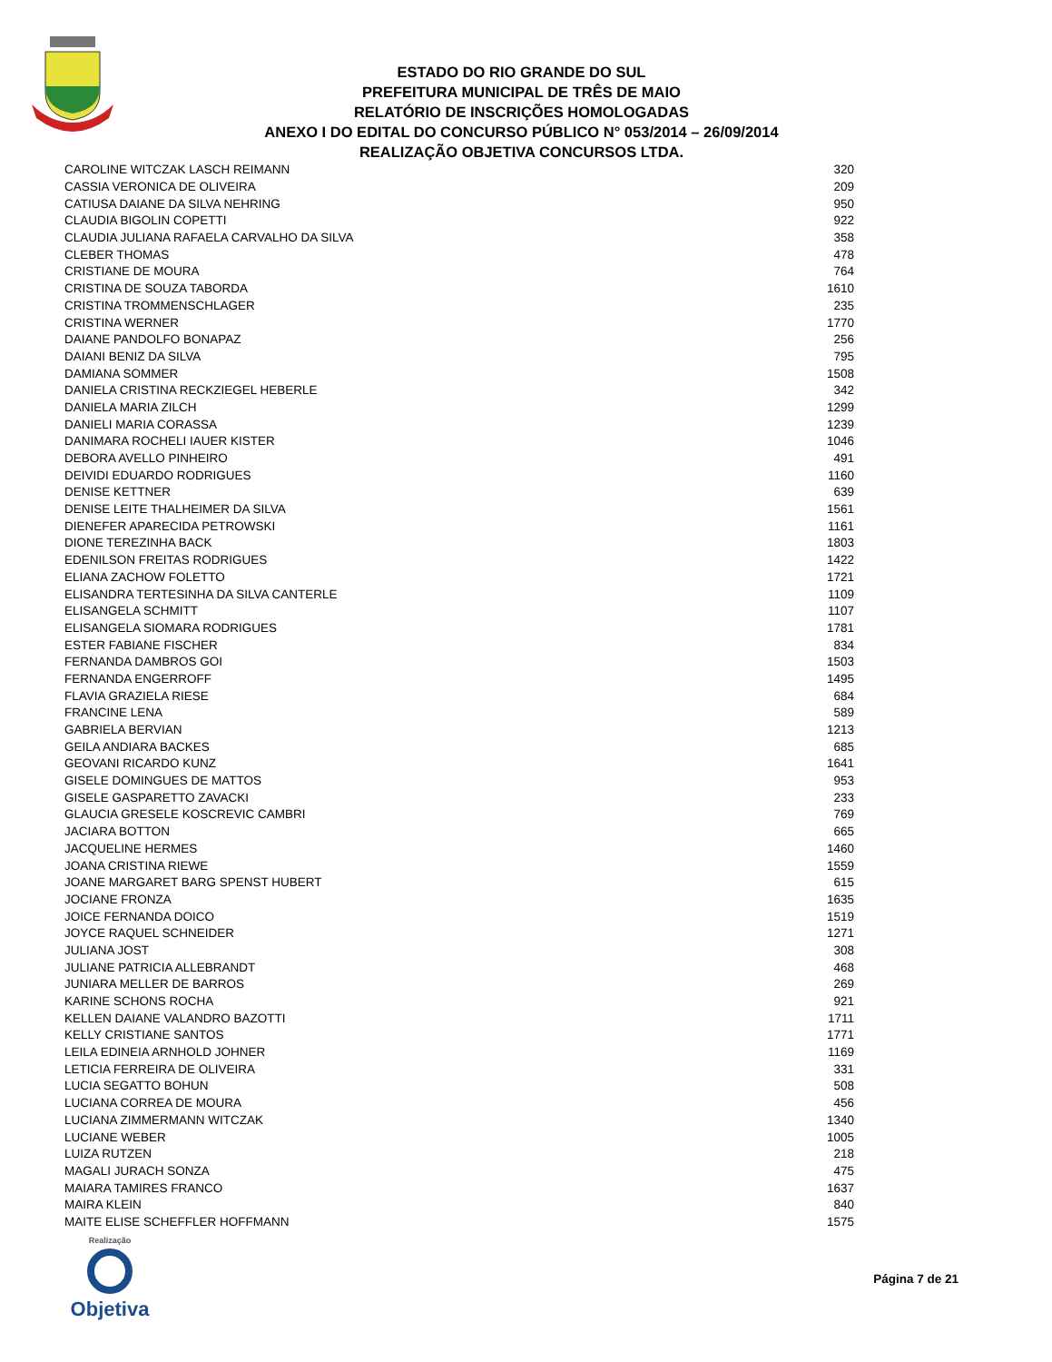ESTADO DO RIO GRANDE DO SUL
PREFEITURA MUNICIPAL DE TRÊS DE MAIO
RELATÓRIO DE INSCRIÇÕES HOMOLOGADAS
ANEXO I DO EDITAL DO CONCURSO PÚBLICO N° 053/2014 – 26/09/2014
REALIZAÇÃO OBJETIVA CONCURSOS LTDA.
| CAROLINE WITCZAK LASCH REIMANN | 320 |
| CASSIA VERONICA DE OLIVEIRA | 209 |
| CATIUSA DAIANE DA SILVA NEHRING | 950 |
| CLAUDIA BIGOLIN COPETTI | 922 |
| CLAUDIA JULIANA RAFAELA CARVALHO DA SILVA | 358 |
| CLEBER THOMAS | 478 |
| CRISTIANE DE MOURA | 764 |
| CRISTINA DE SOUZA TABORDA | 1610 |
| CRISTINA TROMMENSCHLAGER | 235 |
| CRISTINA WERNER | 1770 |
| DAIANE PANDOLFO BONAPAZ | 256 |
| DAIANI BENIZ DA SILVA | 795 |
| DAMIANA SOMMER | 1508 |
| DANIELA CRISTINA RECKZIEGEL HEBERLE | 342 |
| DANIELA MARIA ZILCH | 1299 |
| DANIELI MARIA CORASSA | 1239 |
| DANIMARA ROCHELI IAUER KISTER | 1046 |
| DEBORA AVELLO PINHEIRO | 491 |
| DEIVIDI EDUARDO RODRIGUES | 1160 |
| DENISE KETTNER | 639 |
| DENISE LEITE THALHEIMER DA SILVA | 1561 |
| DIENEFER APARECIDA PETROWSKI | 1161 |
| DIONE TEREZINHA BACK | 1803 |
| EDENILSON FREITAS RODRIGUES | 1422 |
| ELIANA ZACHOW FOLETTO | 1721 |
| ELISANDRA TERTESINHA DA SILVA CANTERLE | 1109 |
| ELISANGELA SCHMITT | 1107 |
| ELISANGELA SIOMARA RODRIGUES | 1781 |
| ESTER FABIANE FISCHER | 834 |
| FERNANDA DAMBROS GOI | 1503 |
| FERNANDA ENGERROFF | 1495 |
| FLAVIA GRAZIELA RIESE | 684 |
| FRANCINE LENA | 589 |
| GABRIELA BERVIAN | 1213 |
| GEILA ANDIARA BACKES | 685 |
| GEOVANI RICARDO KUNZ | 1641 |
| GISELE DOMINGUES DE MATTOS | 953 |
| GISELE GASPARETTO ZAVACKI | 233 |
| GLAUCIA GRESELE KOSCREVIC CAMBRI | 769 |
| JACIARA BOTTON | 665 |
| JACQUELINE HERMES | 1460 |
| JOANA CRISTINA RIEWE | 1559 |
| JOANE MARGARET BARG SPENST HUBERT | 615 |
| JOCIANE FRONZA | 1635 |
| JOICE FERNANDA DOICO | 1519 |
| JOYCE RAQUEL SCHNEIDER | 1271 |
| JULIANA JOST | 308 |
| JULIANE PATRICIA ALLEBRANDT | 468 |
| JUNIARA MELLER DE BARROS | 269 |
| KARINE SCHONS ROCHA | 921 |
| KELLEN DAIANE VALANDRO BAZOTTI | 1711 |
| KELLY CRISTIANE SANTOS | 1771 |
| LEILA EDINEIA ARNHOLD JOHNER | 1169 |
| LETICIA FERREIRA DE OLIVEIRA | 331 |
| LUCIA SEGATTO BOHUN | 508 |
| LUCIANA CORREA DE MOURA | 456 |
| LUCIANA ZIMMERMANN WITCZAK | 1340 |
| LUCIANE WEBER | 1005 |
| LUIZA RUTZEN | 218 |
| MAGALI JURACH SONZA | 475 |
| MAIARA TAMIRES FRANCO | 1637 |
| MAIRA KLEIN | 840 |
| MAITE ELISE SCHEFFLER HOFFMANN | 1575 |
Realização
Objetiva
Página 7 de 21